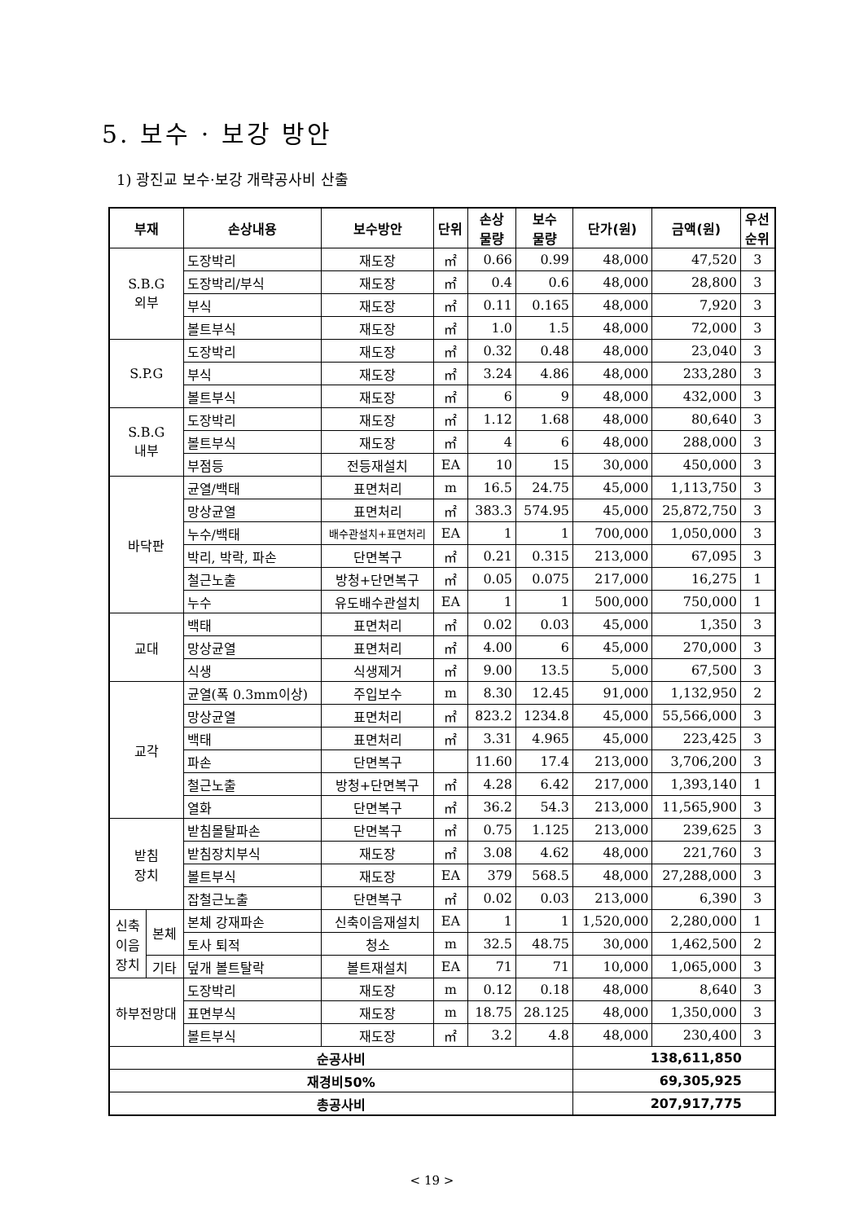5. 보수 · 보강 방안
1) 광진교 보수·보강 개략공사비 산출
| 부재 | | 손상내용 | 보수방안 | 단위 | 손상 물량 | 보수 물량 | 단가(원) | 금액(원) | 우선 순위 |
| --- | --- | --- | --- | --- | --- | --- | --- | --- | --- |
| S.B.G 외부 | | 도장박리 | 재도장 | ㎡ | 0.66 | 0.99 | 48,000 | 47,520 | 3 |
| | | 도장박리/부식 | 재도장 | ㎡ | 0.4 | 0.6 | 48,000 | 28,800 | 3 |
| | | 부식 | 재도장 | ㎡ | 0.11 | 0.165 | 48,000 | 7,920 | 3 |
| | | 볼트부식 | 재도장 | ㎡ | 1.0 | 1.5 | 48,000 | 72,000 | 3 |
| S.P.G | | 도장박리 | 재도장 | ㎡ | 0.32 | 0.48 | 48,000 | 23,040 | 3 |
| | | 부식 | 재도장 | ㎡ | 3.24 | 4.86 | 48,000 | 233,280 | 3 |
| | | 볼트부식 | 재도장 | ㎡ | 6 | 9 | 48,000 | 432,000 | 3 |
| S.B.G 내부 | | 도장박리 | 재도장 | ㎡ | 1.12 | 1.68 | 48,000 | 80,640 | 3 |
| | | 볼트부식 | 재도장 | ㎡ | 4 | 6 | 48,000 | 288,000 | 3 |
| | | 부점등 | 전등재설치 | EA | 10 | 15 | 30,000 | 450,000 | 3 |
| 바닥판 | | 균열/백태 | 표면처리 | m | 16.5 | 24.75 | 45,000 | 1,113,750 | 3 |
| | | 망상균열 | 표면처리 | ㎡ | 383.3 | 574.95 | 45,000 | 25,872,750 | 3 |
| | | 누수/백태 | 배수관설치+표면처리 | EA | 1 | 1 | 700,000 | 1,050,000 | 3 |
| | | 박리, 박락, 파손 | 단면복구 | ㎡ | 0.21 | 0.315 | 213,000 | 67,095 | 3 |
| | | 철근노출 | 방청+단면복구 | ㎡ | 0.05 | 0.075 | 217,000 | 16,275 | 1 |
| | | 누수 | 유도배수관설치 | EA | 1 | 1 | 500,000 | 750,000 | 1 |
| 교대 | | 백태 | 표면처리 | ㎡ | 0.02 | 0.03 | 45,000 | 1,350 | 3 |
| | | 망상균열 | 표면처리 | ㎡ | 4.00 | 6 | 45,000 | 270,000 | 3 |
| | | 식생 | 식생제거 | ㎡ | 9.00 | 13.5 | 5,000 | 67,500 | 3 |
| 교각 | | 균열(폭 0.3mm이상) | 주입보수 | m | 8.30 | 12.45 | 91,000 | 1,132,950 | 2 |
| | | 망상균열 | 표면처리 | ㎡ | 823.2 | 1234.8 | 45,000 | 55,566,000 | 3 |
| | | 백태 | 표면처리 | ㎡ | 3.31 | 4.965 | 45,000 | 223,425 | 3 |
| | | 파손 | 단면복구 | | 11.60 | 17.4 | 213,000 | 3,706,200 | 3 |
| | | 철근노출 | 방청+단면복구 | ㎡ | 4.28 | 6.42 | 217,000 | 1,393,140 | 1 |
| | | 열화 | 단면복구 | ㎡ | 36.2 | 54.3 | 213,000 | 11,565,900 | 3 |
| 받침 장치 | | 받침몰탈파손 | 단면복구 | ㎡ | 0.75 | 1.125 | 213,000 | 239,625 | 3 |
| | | 받침장치부식 | 재도장 | ㎡ | 3.08 | 4.62 | 48,000 | 221,760 | 3 |
| | | 볼트부식 | 재도장 | EA | 379 | 568.5 | 48,000 | 27,288,000 | 3 |
| | | 잡철근노출 | 단면복구 | ㎡ | 0.02 | 0.03 | 213,000 | 6,390 | 3 |
| 신축 이음 장치 | 본체 | 본체 강재파손 | 신축이음재설치 | EA | 1 | 1 | 1,520,000 | 2,280,000 | 1 |
| | | 토사 퇴적 | 청소 | m | 32.5 | 48.75 | 30,000 | 1,462,500 | 2 |
| | 기타 | 덮개 볼트탈락 | 볼트재설치 | EA | 71 | 71 | 10,000 | 1,065,000 | 3 |
| 하부전망대 | | 도장박리 | 재도장 | m | 0.12 | 0.18 | 48,000 | 8,640 | 3 |
| | | 표면부식 | 재도장 | m | 18.75 | 28.125 | 48,000 | 1,350,000 | 3 |
| | | 볼트부식 | 재도장 | ㎡ | 3.2 | 4.8 | 48,000 | 230,400 | 3 |
| 순공사비 | | | | | | | 138,611,850 | | |
| 재경비50% | | | | | | | 69,305,925 | | |
| 총공사비 | | | | | | | 207,917,775 | | |
< 19 >